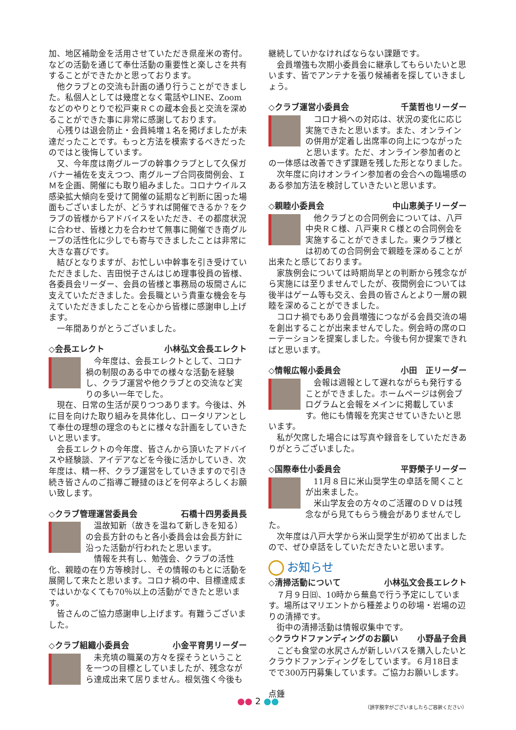加、地区補助金を活用させていただき県産米の寄付。などの活動を通じて奉仕活動の重要性と楽しさを共有することができたかと思っております。
他クラブとの交流も計画の通り行うことができました。私個人としては幾度となく電話やLINE、Zoomなどのやりとりで松戸東ＲＣの蔵本会長と交流を深めることができた事に非常に感謝しております。
心残りは退会防止・会員純増１名を掲げましたが未達だったことです。もっと方法を模索するべきだったのではと後悔しています。
又、今年度は南グループの幹事クラブとして久保ガバナー補佐を支えつつ、南グループ合同夜間例会、ＩＭを企画、開催にも取り組みました。コロナウイルス感染拡大傾向を受けて開催の延期など判断に困った場面もございましたが、どうすれば開催できるか？をクラブの皆様からアドバイスをいただき、その都度状況に合わせ、皆様と力を合わせて無事に開催でき南グループの活性化に少しでも寄与できましたことは非常に大きな喜びです。
結びとなりますが、お忙しい中幹事を引き受けていただきました、吉田悦子さんはじめ理事役員の皆様、各委員会リーダー、会員の皆様と事務局の坂間さんに支えていただきました。会長職という貴重な機会を与えていただきましたことを心から皆様に感謝申し上げます。
一年間ありがとうございました。
◇会長エレクト 小林弘文会長エレクト
今年度は、会長エレクトとして、コロナ禍の制限のある中での様々な活動を経験し、クラブ運営や他クラブとの交流など実りの多い一年でした。
現在、日常の生活が戻りつつあります。今後は、外に目を向けた取り組みを具体化し、ロータリアンとして奉仕の理想の理念のもとに様々な計画をしていきたいと思います。
会長エレクトの今年度、皆さんから頂いたアドバイスや経験談、アイデアなどを今後に活かしていき、次年度は、精一杯、クラブ運営をしていきますので引き続き皆さんのご指導ご鞭撻のほどを何卒よろしくお願い致します。
◇クラブ管理運営委員会 石橋十四男委員長
温故知新（故きを温ねて新しきを知る）の会長方針のもと各小委員会は会長方針に沿った活動が行われたと思います。
情報を共有し、勉強会、クラブの活性化、親睦の在り方等検討し、その情報のもとに活動を展開して来たと思います。コロナ禍の中、目標達成まではいかなくても70％以上の活動ができたと思います。
皆さんのご協力感謝申し上げます。有難うございました。
◇クラブ組織小委員会 小金平育男リーダー
未充填の職業の方々を探そうということを一つの目標としていましたが、残念ながら達成出来て居りません。根気強く今後も
継続していかなければならない課題です。
会員増強も次期小委員会に継承してもらいたいと思います、皆でアンテナを張り候補者を探していきましょう。
◇クラブ運営小委員会 千葉哲也リーダー
コロナ禍への対応は、状況の変化に応じ実施できたと思います。また、オンラインの併用が定着し出席率の向上につながったと思います。ただ、オンライン参加者のとの一体感は改善できず課題を残した形となりました。
次年度に向けオンライン参加者の会合への臨場感のある参加方法を検討していきたいと思います。
◇親睦小委員会 中山恵美子リーダー
他クラブとの合同例会については、八戸中央ＲＣ様、八戸東ＲＣ様との合同例会を実施することができました。東クラブ様とは初めての合同例会で親睦を深めることが出来たと感じております。
家族例会については時期尚早との判断から残念ながら実施には至りませんでしたが、夜間例会については後半はゲーム等も交え、会員の皆さんとより一層の親睦を深めることができました。
コロナ禍でもあり会員増強につながる会員交流の場を創出することが出来ませんでした。例会時の席のローテーションを提案しました。今後も何か提案できればと思います。
◇情報広報小委員会 小田　正リーダー
会報は週報として遅れながらも発行することができました。ホームページは例会プログラムと会報をメインに掲載しています。他にも情報を充実させていきたいと思います。
私が欠席した場合には写真や録音をしていただきありがとうございました。
◇国際奉仕小委員会 平野榮子リーダー
11月８日に米山奨学生の卓話を聞くことが出来ました。
米山学友会の方々のご活躍のＤＶＤは残念ながら見てもらう機会がありませんでした。
次年度は八戸大学から米山奨学生が初めて出ましたので、ぜひ卓話をしていただきたいと思います。
お知らせ
◇清掃活動について 小林弘文会長エレクト
７月９日㈰、10時から蕪島で行う予定にしています。場所はマリエントから種差よりの砂場・岩場の辺りの清掃です。
街中の清掃活動は情報収集中です。
◇クラウドファンディングのお願い 小野晶子会員
こども食堂の水尻さんが新しいバスを購入したいとクラウドファンディングをしています。６月18日までで300万円募集しています。ご協力お願いします。
点鍾
（誤字脱字がございましたらご容赦ください）
●● 2 ●●